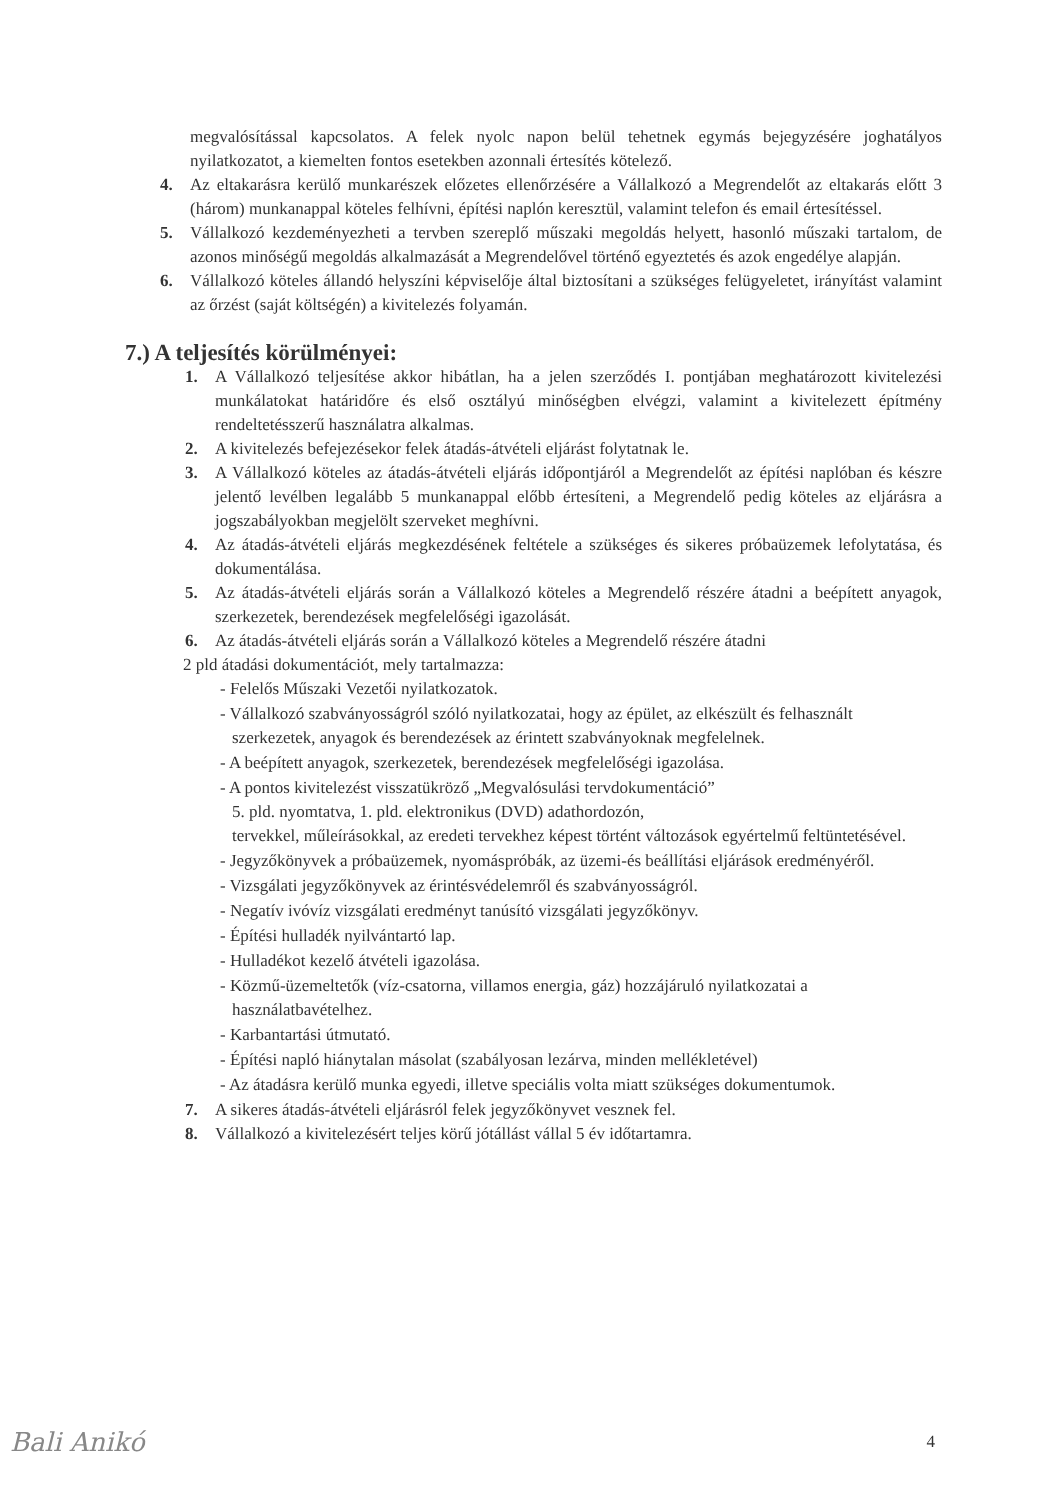megvalósítással kapcsolatos. A felek nyolc napon belül tehetnek egymás bejegyzésére joghatályos nyilatkozatot, a kiemelten fontos esetekben azonnali értesítés kötelező.
4. Az eltakarásra kerülő munkarészek előzetes ellenőrzésére a Vállalkozó a Megrendelőt az eltakarás előtt 3 (három) munkanappal köteles felhívni, építési naplón keresztül, valamint telefon és email értesítéssel.
5. Vállalkozó kezdeményezheti a tervben szereplő műszaki megoldás helyett, hasonló műszaki tartalom, de azonos minőségű megoldás alkalmazását a Megrendelővel történő egyeztetés és azok engedélye alapján.
6. Vállalkozó köteles állandó helyszíni képviselője által biztosítani a szükséges felügyeletet, irányítást valamint az őrzést (saját költségén) a kivitelezés folyamán.
7.) A teljesítés körülményei:
1. A Vállalkozó teljesítése akkor hibátlan, ha a jelen szerződés I. pontjában meghatározott kivitelezési munkálatokat határidőre és első osztályú minőségben elvégzi, valamint a kivitelezett építmény rendeltetésszerű használatra alkalmas.
2. A kivitelezés befejezésekor felek átadás-átvételi eljárást folytatnak le.
3. A Vállalkozó köteles az átadás-átvételi eljárás időpontjáról a Megrendelőt az építési naplóban és készre jelentő levélben legalább 5 munkanappal előbb értesíteni, a Megrendelő pedig köteles az eljárásra a jogszabályokban megjelölt szerveket meghívni.
4. Az átadás-átvételi eljárás megkezdésének feltétele a szükséges és sikeres próbaüzemek lefolytatása, és dokumentálása.
5. Az átadás-átvételi eljárás során a Vállalkozó köteles a Megrendelő részére átadni a beépített anyagok, szerkezetek, berendezések megfelelőségi igazolását.
6. Az átadás-átvételi eljárás során a Vállalkozó köteles a Megrendelő részére átadni
2 pld átadási dokumentációt, mely tartalmazza:
- Felelős Műszaki Vezetői nyilatkozatok.
- Vállalkozó szabványosságról szóló nyilatkozatai, hogy az épület, az elkészült és felhasznált szerkezetek, anyagok és berendezések az érintett szabványoknak megfelelnek.
- A beépített anyagok, szerkezetek, berendezések megfelelőségi igazolása.
- A pontos kivitelezést visszatükröző „Megvalósulási tervdokumentáció”
5. pld. nyomtatva, 1. pld. elektronikus (DVD) adathordozón,
tervekkel, műleírásokkal, az eredeti tervekhez képest történt változások egyértelmű feltüntetésével.
- Jegyzőkönyvek a próbaüzemek, nyomáspróbák, az üzemi-és beállítási eljárások eredményéről.
- Vizsgálati jegyzőkönyvek az érintésvédelemről és szabványosságról.
- Negatív ivóvíz vizsgálati eredményt tanúsító vizsgálati jegyzőkönyv.
- Építési hulladék nyilvántartó lap.
- Hulladékot kezelő átvételi igazolása.
- Közmű-üzemeltetők (víz-csatorna, villamos energia, gáz) hozzájáruló nyilatkozatai a használatbavételhez.
- Karbantartási útmutató.
- Építési napló hiánytalan másolat (szabályosan lezárva, minden mellékletével)
- Az átadásra kerülő munka egyedi, illetve speciális volta miatt szükséges dokumentumok.
7. A sikeres átadás-átvételi eljárásról felek jegyzőkönyvet vesznek fel.
8. Vállalkozó a kivitelezésért teljes körű jótállást vállal 5 év időtartamra.
Bali Anikó 4